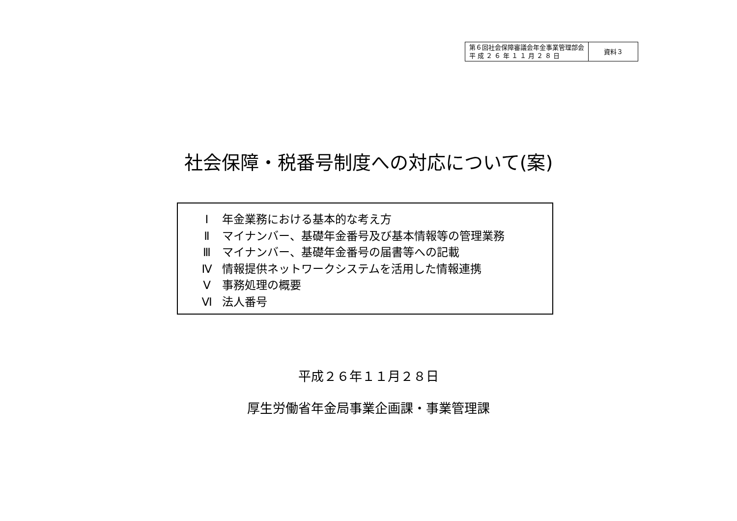| 第６回社会保障審議会年金事業管理部会 平 成 ２ ６ 年 １ １ 月 ２ ８ 日 | 資料３ |
社会保障・税番号制度への対応について(案)
Ⅰ 年金業務における基本的な考え方
Ⅱ マイナンバー、基礎年金番号及び基本情報等の管理業務
Ⅲ マイナンバー、基礎年金番号の届書等への記載
Ⅳ 情報提供ネットワークシステムを活用した情報連携
Ⅴ 事務処理の概要
Ⅵ 法人番号
平成２６年１１月２８日
厚生労働省年金局事業企画課・事業管理課